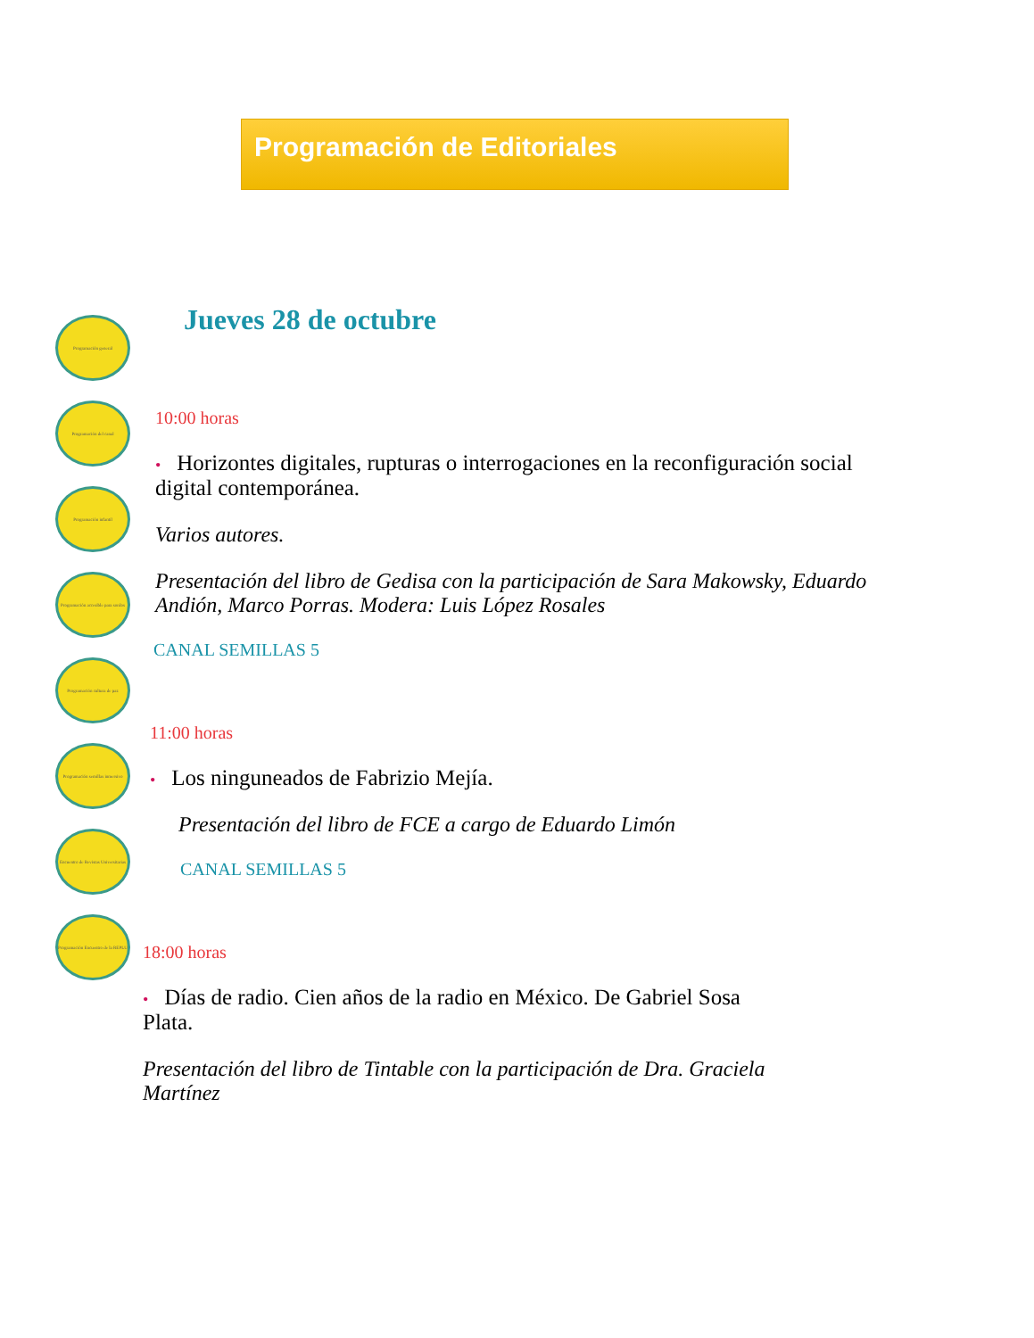Programación de Editoriales
Programación general
Programación del canal
Programación infantil
Programación accesible para sordos
Programación cultura de paz
Programación semillas inmersivo
Encuentro de Revistas Universitarias
Programación Encuentro de la REPLU
Jueves 28 de octubre
10:00 horas
• Horizontes digitales, rupturas o interrogaciones en la reconfiguración social digital contemporánea.
Varios autores.
Presentación del libro de Gedisa con la participación de Sara Makowsky, Eduardo Andión, Marco Porras. Modera: Luis López Rosales
CANAL SEMILLAS 5
11:00 horas
• Los ninguneados de Fabrizio Mejía.
Presentación del libro de FCE a cargo de Eduardo Limón
CANAL SEMILLAS 5
18:00 horas
• Días de radio. Cien años de la radio en México. De Gabriel Sosa Plata.
Presentación del libro de Tintable con la participación de Dra. Graciela Martínez